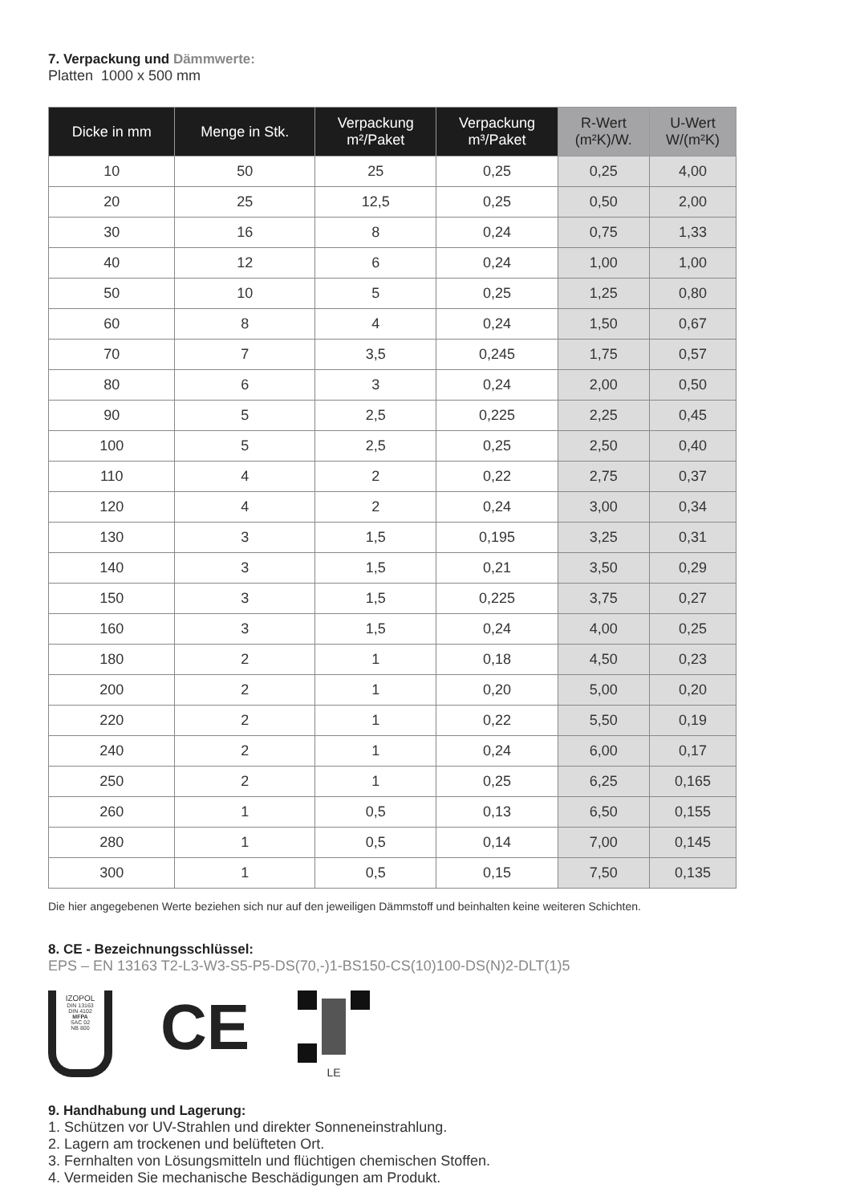7. Verpackung und Dämmwerte:
Platten 1000 x 500 mm
| Dicke in mm | Menge in Stk. | Verpackung m²/Paket | Verpackung m³/Paket | R-Wert (m²K)/W. | U-Wert W/(m²K) |
| --- | --- | --- | --- | --- | --- |
| 10 | 50 | 25 | 0,25 | 0,25 | 4,00 |
| 20 | 25 | 12,5 | 0,25 | 0,50 | 2,00 |
| 30 | 16 | 8 | 0,24 | 0,75 | 1,33 |
| 40 | 12 | 6 | 0,24 | 1,00 | 1,00 |
| 50 | 10 | 5 | 0,25 | 1,25 | 0,80 |
| 60 | 8 | 4 | 0,24 | 1,50 | 0,67 |
| 70 | 7 | 3,5 | 0,245 | 1,75 | 0,57 |
| 80 | 6 | 3 | 0,24 | 2,00 | 0,50 |
| 90 | 5 | 2,5 | 0,225 | 2,25 | 0,45 |
| 100 | 5 | 2,5 | 0,25 | 2,50 | 0,40 |
| 110 | 4 | 2 | 0,22 | 2,75 | 0,37 |
| 120 | 4 | 2 | 0,24 | 3,00 | 0,34 |
| 130 | 3 | 1,5 | 0,195 | 3,25 | 0,31 |
| 140 | 3 | 1,5 | 0,21 | 3,50 | 0,29 |
| 150 | 3 | 1,5 | 0,225 | 3,75 | 0,27 |
| 160 | 3 | 1,5 | 0,24 | 4,00 | 0,25 |
| 180 | 2 | 1 | 0,18 | 4,50 | 0,23 |
| 200 | 2 | 1 | 0,20 | 5,00 | 0,20 |
| 220 | 2 | 1 | 0,22 | 5,50 | 0,19 |
| 240 | 2 | 1 | 0,24 | 6,00 | 0,17 |
| 250 | 2 | 1 | 0,25 | 6,25 | 0,165 |
| 260 | 1 | 0,5 | 0,13 | 6,50 | 0,155 |
| 280 | 1 | 0,5 | 0,14 | 7,00 | 0,145 |
| 300 | 1 | 0,5 | 0,15 | 7,50 | 0,135 |
Die hier angegebenen Werte beziehen sich nur auf den jeweiligen Dämmstoff und beinhalten keine weiteren Schichten.
8. CE - Bezeichnungsschlüssel:
EPS – EN 13163 T2-L3-W3-S5-P5-DS(70,-)1-BS150-CS(10)100-DS(N)2-DLT(1)5
IZOPOL
DIN 13163
DIN 4102
MFPA
SAC 02
NB 800
CE
LE
9. Handhabung und Lagerung:
1. Schützen vor UV-Strahlen und direkter Sonneneinstrahlung.
2. Lagern am trockenen und belüfteten Ort.
3. Fernhalten von Lösungsmitteln und flüchtigen chemischen Stoffen.
4. Vermeiden Sie mechanische Beschädigungen am Produkt.